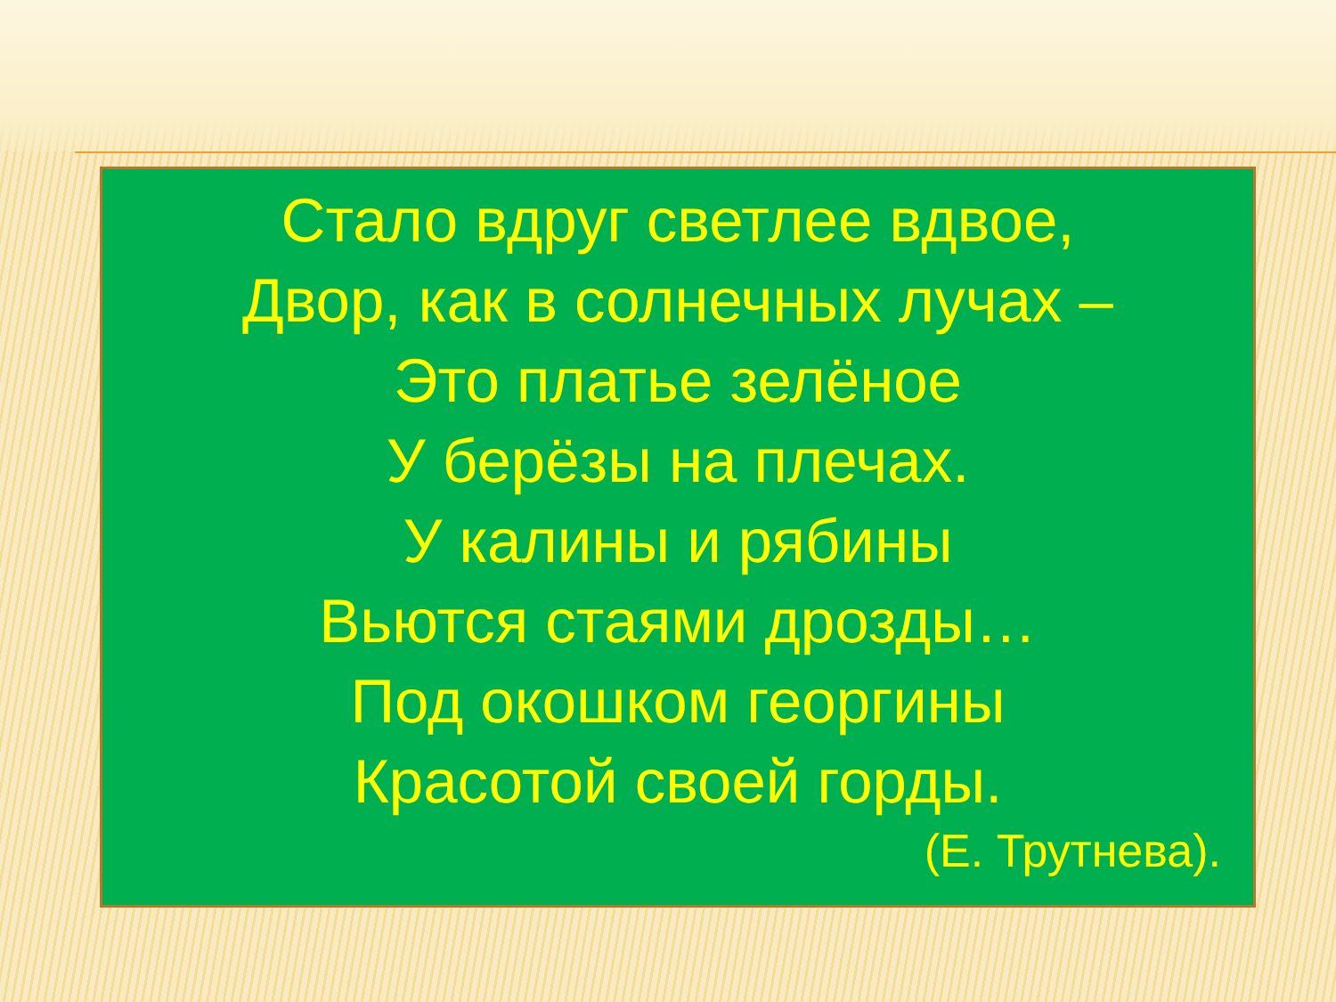Стало вдруг светлее вдвое,
Двор, как в солнечных лучах –
Это платье зелёное
У берёзы на плечах.
У калины и рябины
Вьются стаями дрозды…
Под окошком георгины
Красотой своей горды.
(Е. Трутнева).